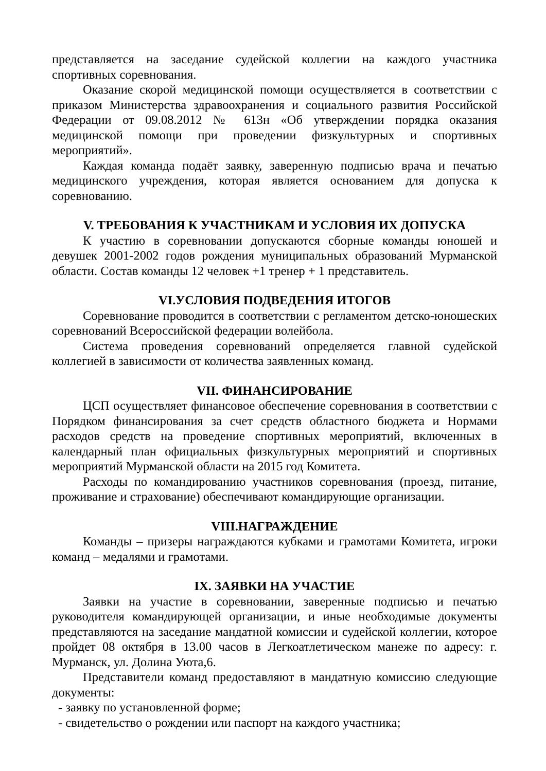представляется на заседание судейской коллегии на каждого участника спортивных соревнования.
Оказание скорой медицинской помощи осуществляется в соответствии с приказом Министерства здравоохранения и социального развития Российской Федерации от 09.08.2012 № 613н «Об утверждении порядка оказания медицинской помощи при проведении физкультурных и спортивных мероприятий».
Каждая команда подаёт заявку, заверенную подписью врача и печатью медицинского учреждения, которая является основанием для допуска к соревнованию.
V. ТРЕБОВАНИЯ К УЧАСТНИКАМ И УСЛОВИЯ ИХ ДОПУСКА
К участию в соревновании допускаются сборные команды юношей и девушек 2001-2002 годов рождения муниципальных образований Мурманской области. Состав команды 12 человек +1 тренер + 1 представитель.
VI.УСЛОВИЯ ПОДВЕДЕНИЯ ИТОГОВ
Соревнование проводится в соответствии с регламентом детско-юношеских соревнований Всероссийской федерации волейбола.
Система проведения соревнований определяется главной судейской коллегией в зависимости от количества заявленных команд.
VII. ФИНАНСИРОВАНИЕ
ЦСП осуществляет финансовое обеспечение соревнования в соответствии с Порядком финансирования за счет средств областного бюджета и Нормами расходов средств на проведение спортивных мероприятий, включенных в календарный план официальных физкультурных мероприятий и спортивных мероприятий Мурманской области на 2015 год Комитета.
Расходы по командированию участников соревнования (проезд, питание, проживание и страхование) обеспечивают командирующие организации.
VIII.НАГРАЖДЕНИЕ
Команды – призеры награждаются кубками и грамотами Комитета, игроки команд – медалями и грамотами.
IX. ЗАЯВКИ НА УЧАСТИЕ
Заявки на участие в соревновании, заверенные подписью и печатью руководителя командирующей организации, и иные необходимые документы представляются на заседание мандатной комиссии и судейской коллегии, которое пройдет 08 октября в 13.00 часов в Легкоатлетическом манеже по адресу: г. Мурманск, ул. Долина Уюта,6.
Представители команд предоставляют в мандатную комиссию следующие документы:
- заявку по установленной форме;
- свидетельство о рождении или паспорт на каждого участника;